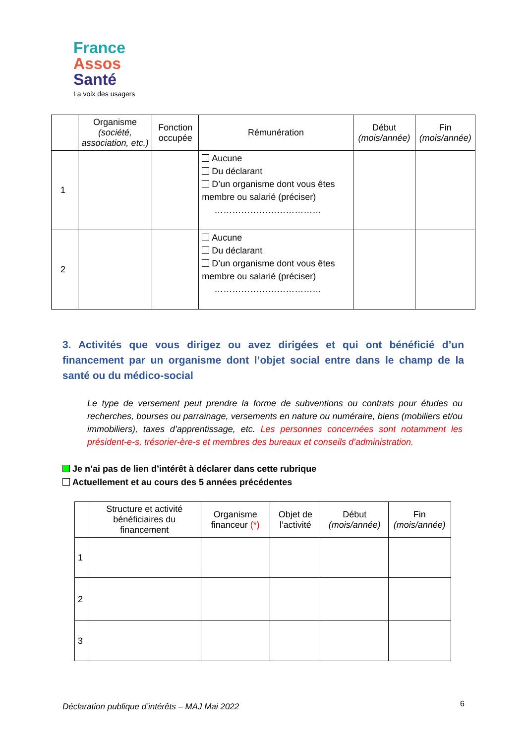France
Assos
Santé
La voix des usagers
| | Organisme (société, association, etc.) | Fonction occupée | Rémunération | Début (mois/année) | Fin (mois/année) |
| --- | --- | --- | --- | --- | --- |
| 1 | | | Aucune Du déclarant D’un organisme dont vous êtes membre ou salarié (préciser) ……………………………… | | |
| 2 | | | Aucune Du déclarant D’un organisme dont vous êtes membre ou salarié (préciser) ……………………………… | | |
3. Activités que vous dirigez ou avez dirigées et qui ont bénéficié d’un financement par un organisme dont l’objet social entre dans le champ de la santé ou du médico-social
Le type de versement peut prendre la forme de subventions ou contrats pour études ou recherches, bourses ou parrainage, versements en nature ou numéraire, biens (mobiliers et/ou immobiliers), taxes d’apprentissage, etc. Les personnes concernées sont notamment les président-e-s, trésorier-ère-s et membres des bureaux et conseils d’administration.
Je n’ai pas de lien d’intérêt à déclarer dans cette rubrique
Actuellement et au cours des 5 années précédentes
| | Structure et activité bénéficiaires du financement | Organisme financeur (*) | Objet de l’activité | Début (mois/année) | Fin (mois/année) |
| --- | --- | --- | --- | --- | --- |
| 1 | | | | | |
| 2 | | | | | |
| 3 | | | | | |
Déclaration publique d’intérêts – MAJ Mai 2022
6